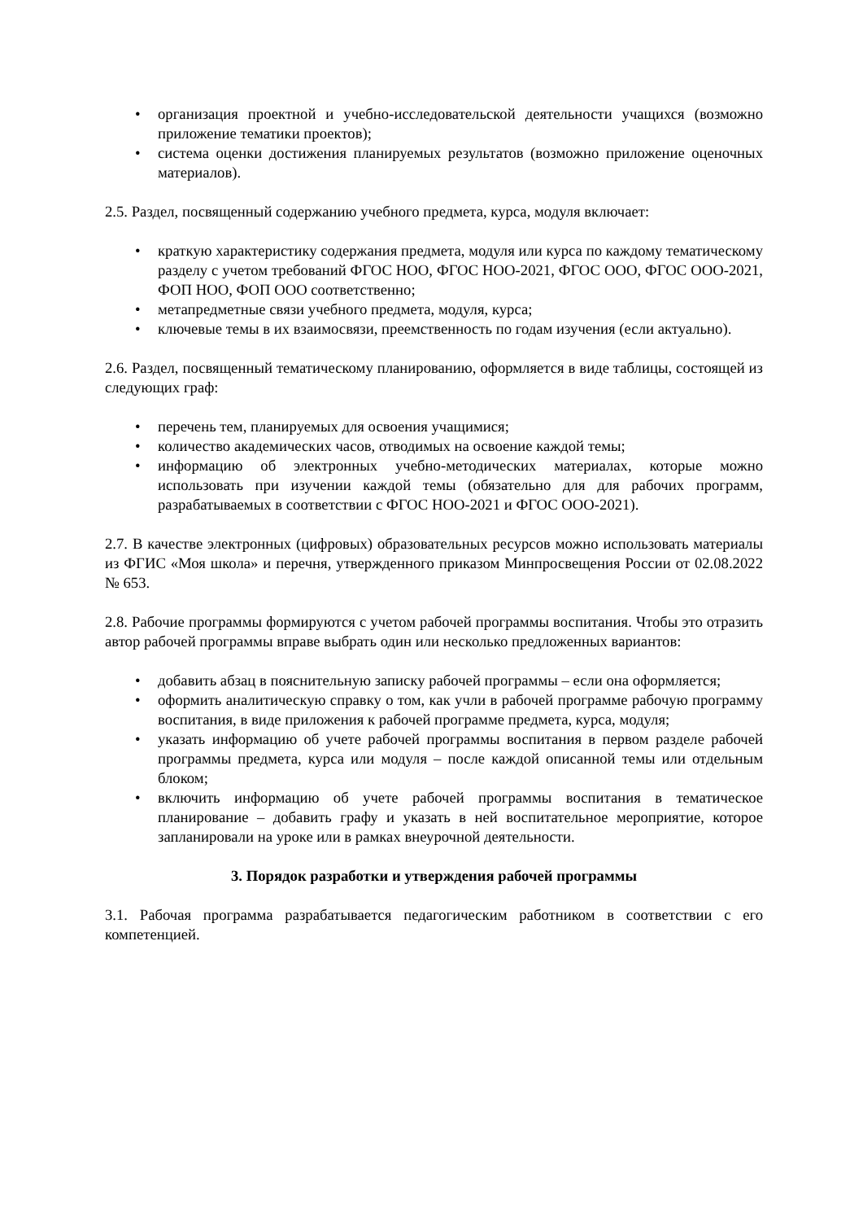• организация проектной и учебно-исследовательской деятельности учащихся (возможно приложение тематики проектов);
• система оценки достижения планируемых результатов (возможно приложение оценочных материалов).
2.5. Раздел, посвященный содержанию учебного предмета, курса, модуля включает:
• краткую характеристику содержания предмета, модуля или курса по каждому тематическому разделу с учетом требований ФГОС НОО, ФГОС НОО-2021, ФГОС ООО, ФГОС ООО-2021, ФОП НОО, ФОП ООО соответственно;
• метапредметные связи учебного предмета, модуля, курса;
• ключевые темы в их взаимосвязи, преемственность по годам изучения (если актуально).
2.6. Раздел, посвященный тематическому планированию, оформляется в виде таблицы, состоящей из следующих граф:
• перечень тем, планируемых для освоения учащимися;
• количество академических часов, отводимых на освоение каждой темы;
• информацию об электронных учебно-методических материалах, которые можно использовать при изучении каждой темы (обязательно для для рабочих программ, разрабатываемых в соответствии с ФГОС НОО-2021 и ФГОС ООО-2021).
2.7. В качестве электронных (цифровых) образовательных ресурсов можно использовать материалы из ФГИС «Моя школа» и перечня, утвержденного приказом Минпросвещения России от 02.08.2022 № 653.
2.8. Рабочие программы формируются с учетом рабочей программы воспитания. Чтобы это отразить автор рабочей программы вправе выбрать один или несколько предложенных вариантов:
• добавить абзац в пояснительную записку рабочей программы – если она оформляется;
• оформить аналитическую справку о том, как учли в рабочей программе рабочую программу воспитания, в виде приложения к рабочей программе предмета, курса, модуля;
• указать информацию об учете рабочей программы воспитания в первом разделе рабочей программы предмета, курса или модуля – после каждой описанной темы или отдельным блоком;
• включить информацию об учете рабочей программы воспитания в тематическое планирование – добавить графу и указать в ней воспитательное мероприятие, которое запланировали на уроке или в рамках внеурочной деятельности.
3. Порядок разработки и утверждения рабочей программы
3.1. Рабочая программа разрабатывается педагогическим работником в соответствии с его компетенцией.